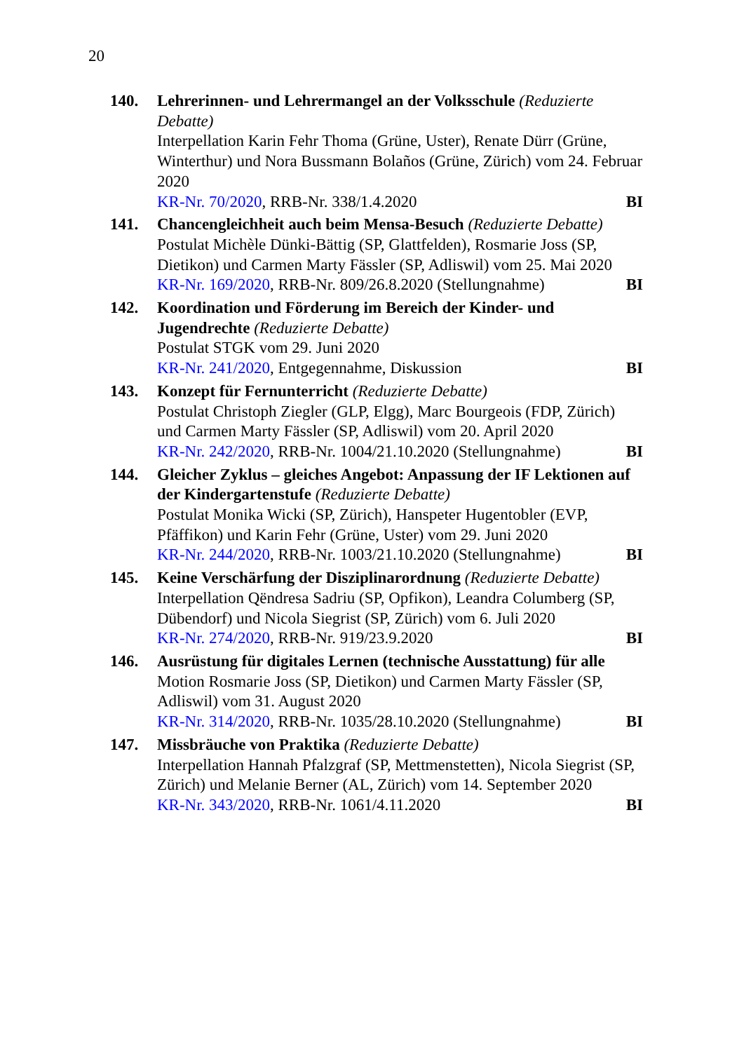20
140. Lehrerinnen- und Lehrermangel an der Volksschule (Reduzierte Debatte)
Interpellation Karin Fehr Thoma (Grüne, Uster), Renate Dürr (Grüne, Winterthur) und Nora Bussmann Bolaños (Grüne, Zürich) vom 24. Februar 2020
KR-Nr. 70/2020, RRB-Nr. 338/1.4.2020 BI
141. Chancengleichheit auch beim Mensa-Besuch (Reduzierte Debatte)
Postulat Michèle Dünki-Bättig (SP, Glattfelden), Rosmarie Joss (SP, Dietikon) und Carmen Marty Fässler (SP, Adliswil) vom 25. Mai 2020
KR-Nr. 169/2020, RRB-Nr. 809/26.8.2020 (Stellungnahme) BI
142. Koordination und Förderung im Bereich der Kinder- und Jugendrechte (Reduzierte Debatte)
Postulat STGK vom 29. Juni 2020
KR-Nr. 241/2020, Entgegennahme, Diskussion BI
143. Konzept für Fernunterricht (Reduzierte Debatte)
Postulat Christoph Ziegler (GLP, Elgg), Marc Bourgeois (FDP, Zürich) und Carmen Marty Fässler (SP, Adliswil) vom 20. April 2020
KR-Nr. 242/2020, RRB-Nr. 1004/21.10.2020 (Stellungnahme) BI
144. Gleicher Zyklus – gleiches Angebot: Anpassung der IF Lektionen auf der Kindergartenstufe (Reduzierte Debatte)
Postulat Monika Wicki (SP, Zürich), Hanspeter Hugentobler (EVP, Pfäffikon) und Karin Fehr (Grüne, Uster) vom 29. Juni 2020
KR-Nr. 244/2020, RRB-Nr. 1003/21.10.2020 (Stellungnahme) BI
145. Keine Verschärfung der Disziplinarordnung (Reduzierte Debatte)
Interpellation Qëndresa Sadriu (SP, Opfikon), Leandra Columberg (SP, Dübendorf) und Nicola Siegrist (SP, Zürich) vom 6. Juli 2020
KR-Nr. 274/2020, RRB-Nr. 919/23.9.2020 BI
146. Ausrüstung für digitales Lernen (technische Ausstattung) für alle
Motion Rosmarie Joss (SP, Dietikon) und Carmen Marty Fässler (SP, Adliswil) vom 31. August 2020
KR-Nr. 314/2020, RRB-Nr. 1035/28.10.2020 (Stellungnahme) BI
147. Missbräuche von Praktika (Reduzierte Debatte)
Interpellation Hannah Pfalzgraf (SP, Mettmenstetten), Nicola Siegrist (SP, Zürich) und Melanie Berner (AL, Zürich) vom 14. September 2020
KR-Nr. 343/2020, RRB-Nr. 1061/4.11.2020 BI